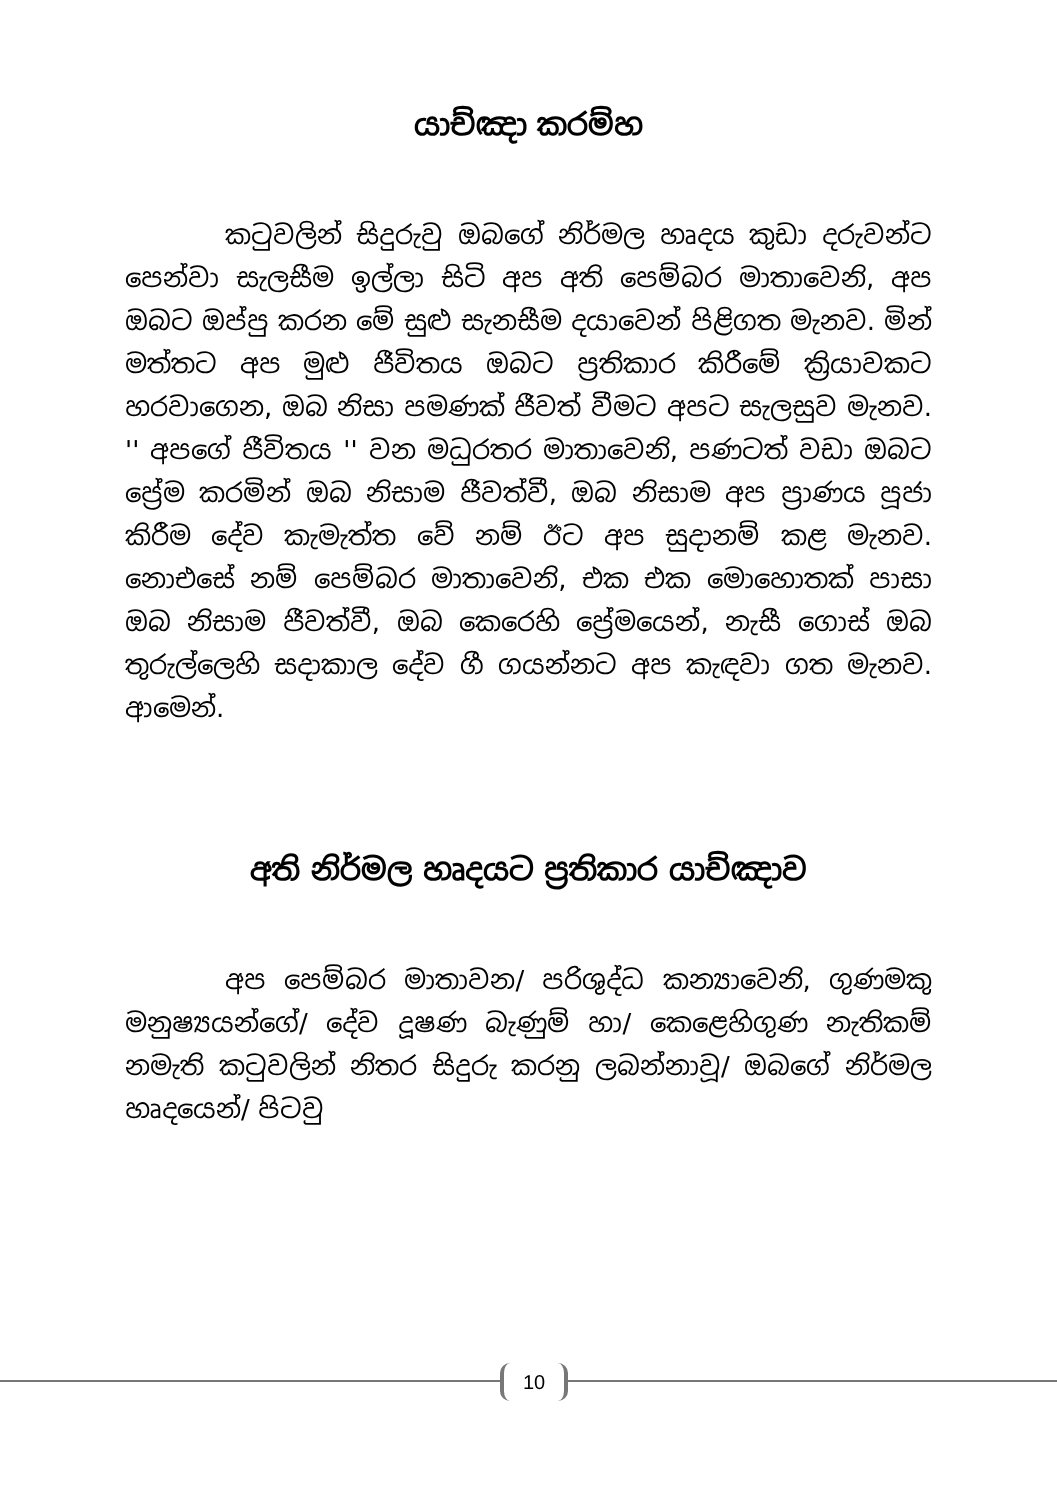යාච්ඤා කරම්හ
කටුවලින් සිදුරුවු ඔබගේ නිර්මල හෘදය කුඩා දරුවන්ට පෙන්වා සැලසීම ඉල්ලා සිටි අප අති පෙම්බර මාතාවෙනි, අප ඔබට ඔප්පු කරන මේ සුළු සැනසීම දයාවෙන් පිළිගත මැනව. මින් මත්තට අප මුළු ජීවිතය ඔබට ප්‍රතිකාර කිරීමේ ක්‍රියාවකට හරවාගෙන, ඔබ නිසා පමණක් ජීවත් වීමට අපට සැලසුව මැනව. '' අපගේ ජීවිතය '' වන මධුරතර මාතාවෙනි, පණටත් වඩා ඔබට ප්‍රේම කරමින් ඔබ නිසාම ජීවත්වී, ඔබ නිසාම අප ප්‍රාණය පූජා කිරීම දේව කැමැත්ත වේ නම් ඊට අප සුදානම් කළ මැනව. නොඑසේ නම් පෙම්බර මාතාවෙනි, එක එක මොහොතක් පාසා ඔබ නිසාම ජීවත්වී, ඔබ කෙරෙහි ප්‍රේමයෙන්, නැසී ගොස් ඔබ තුරුල්ලෙහි සදාකාල දේව ගී ගයන්නට අප කැඳවා ගත මැනව. ආමෙන්.
අති නිර්මල හෘදයට ප්‍රතිකාර යාච්ඤාව
අප පෙම්බර මාතාවන/ පරිශුද්ධ කන්‍යාවෙනි, ගුණමකු මනුෂ්‍යයන්ගේ/ දේව දූෂණ බැණුම් හා/ කෙළෙහිගුණ නැතිකම් නමැති කටුවලින් නිතර සිදුරු කරනු ලබන්නාවූ/ ඔබගේ නිර්මල හෘදයෙන්/ පිටවු
10